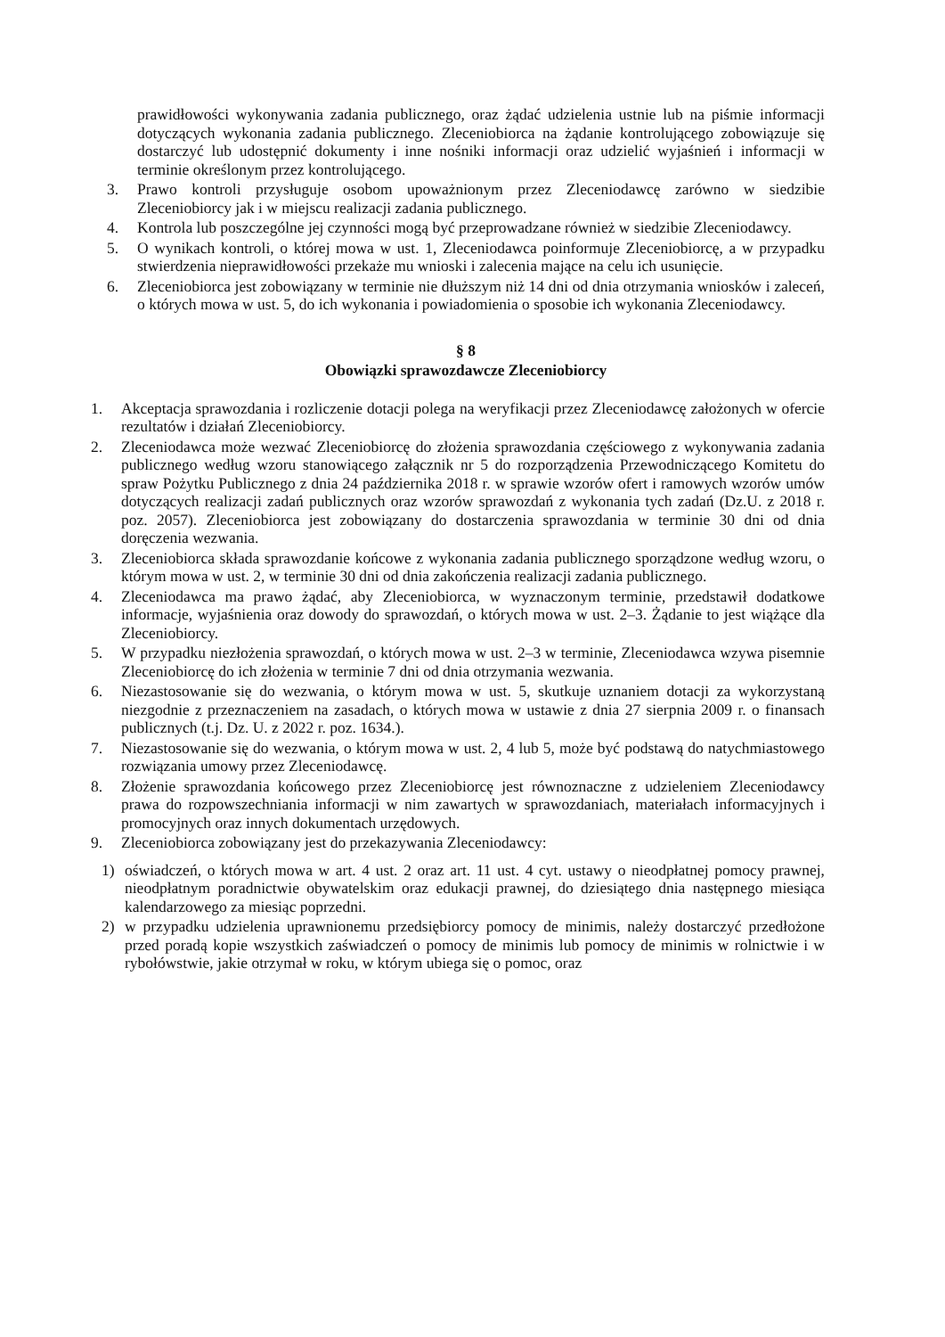prawidłowości wykonywania zadania publicznego, oraz żądać udzielenia ustnie lub na piśmie informacji dotyczących wykonania zadania publicznego. Zleceniobiorca na żądanie kontrolującego zobowiązuje się dostarczyć lub udostępnić dokumenty i inne nośniki informacji oraz udzielić wyjaśnień i informacji w terminie określonym przez kontrolującego.
3. Prawo kontroli przysługuje osobom upoważnionym przez Zleceniodawcę zarówno w siedzibie Zleceniobiorcy jak i w miejscu realizacji zadania publicznego.
4. Kontrola lub poszczególne jej czynności mogą być przeprowadzane również w siedzibie Zleceniodawcy.
5. O wynikach kontroli, o której mowa w ust. 1, Zleceniodawca poinformuje Zleceniobiorcę, a w przypadku stwierdzenia nieprawidłowości przekaże mu wnioski i zalecenia mające na celu ich usunięcie.
6. Zleceniobiorca jest zobowiązany w terminie nie dłuższym niż 14 dni od dnia otrzymania wniosków i zaleceń, o których mowa w ust. 5, do ich wykonania i powiadomienia o sposobie ich wykonania Zleceniodawcy.
§ 8
Obowiązki sprawozdawcze Zleceniobiorcy
1. Akceptacja sprawozdania i rozliczenie dotacji polega na weryfikacji przez Zleceniodawcę założonych w ofercie rezultatów i działań Zleceniobiorcy.
2. Zleceniodawca może wezwać Zleceniobiorcę do złożenia sprawozdania częściowego z wykonywania zadania publicznego według wzoru stanowiącego załącznik nr 5 do rozporządzenia Przewodniczącego Komitetu do spraw Pożytku Publicznego z dnia 24 października 2018 r. w sprawie wzorów ofert i ramowych wzorów umów dotyczących realizacji zadań publicznych oraz wzorów sprawozdań z wykonania tych zadań (Dz.U. z 2018 r. poz. 2057). Zleceniobiorca jest zobowiązany do dostarczenia sprawozdania w terminie 30 dni od dnia doręczenia wezwania.
3. Zleceniobiorca składa sprawozdanie końcowe z wykonania zadania publicznego sporządzone według wzoru, o którym mowa w ust. 2, w terminie 30 dni od dnia zakończenia realizacji zadania publicznego.
4. Zleceniodawca ma prawo żądać, aby Zleceniobiorca, w wyznaczonym terminie, przedstawił dodatkowe informacje, wyjaśnienia oraz dowody do sprawozdań, o których mowa w ust. 2–3. Żądanie to jest wiążące dla Zleceniobiorcy.
5. W przypadku niezłożenia sprawozdań, o których mowa w ust. 2–3 w terminie, Zleceniodawca wzywa pisemnie Zleceniobiorcę do ich złożenia w terminie 7 dni od dnia otrzymania wezwania.
6. Niezastosowanie się do wezwania, o którym mowa w ust. 5, skutkuje uznaniem dotacji za wykorzystaną niezgodnie z przeznaczeniem na zasadach, o których mowa w ustawie z dnia 27 sierpnia 2009 r. o finansach publicznych (t.j. Dz. U. z 2022 r. poz. 1634.).
7. Niezastosowanie się do wezwania, o którym mowa w ust. 2, 4 lub 5, może być podstawą do natychmiastowego rozwiązania umowy przez Zleceniodawcę.
8. Złożenie sprawozdania końcowego przez Zleceniobiorcę jest równoznaczne z udzieleniem Zleceniodawcy prawa do rozpowszechniania informacji w nim zawartych w sprawozdaniach, materiałach informacyjnych i promocyjnych oraz innych dokumentach urzędowych.
9. Zleceniobiorca zobowiązany jest do przekazywania Zleceniodawcy:
1) oświadczeń, o których mowa w art. 4 ust. 2 oraz art. 11 ust. 4 cyt. ustawy o nieodpłatnej pomocy prawnej, nieodpłatnym poradnictwie obywatelskim oraz edukacji prawnej, do dziesiątego dnia następnego miesiąca kalendarzowego za miesiąc poprzedni.
2) w przypadku udzielenia uprawnionemu przedsiębiorcy pomocy de minimis, należy dostarczyć przedłożone przed poradą kopie wszystkich zaświadczeń o pomocy de minimis lub pomocy de minimis w rolnictwie i w rybołówstwie, jakie otrzymał w roku, w którym ubiega się o pomoc, oraz